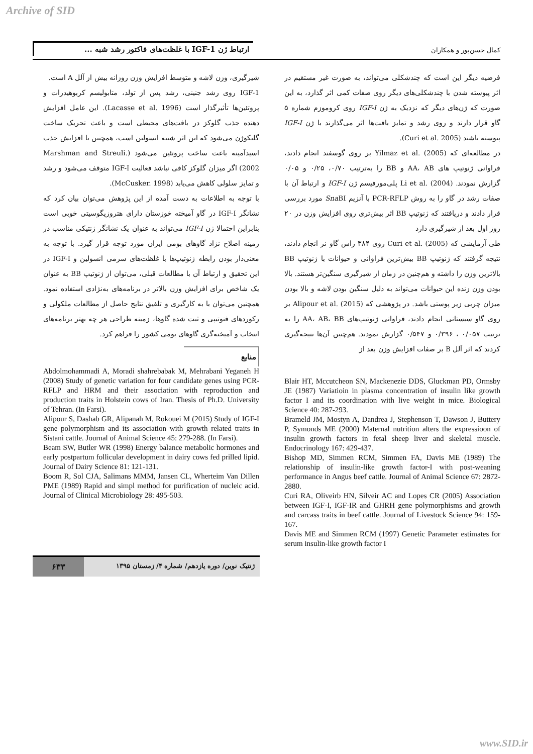Archive of SID
ارتباط ژن IGF-1 با غلظت‌های فاکتور رشد شبه ...
کمال حسن‌پور و همکاران
فرضیه دیگر این است که چندشکلی می‌تواند، به صورت غیر مستقیم در اثر پیوسته شدن با چندشکلی‌های دیگر روی صفات کمی اثر گذارد، به این صورت که ژن‌های دیگر که نزدیک به ژن IGF-I روی کروموزم شماره ۵ گاو قرار دارند و روی رشد و تمایز بافت‌ها اثر می‌گذارند با ژن IGF-I پیوسته باشند (Curi et al. 2005).
در مطالعه‌ای که (2005) .Yilmaz et al بر روی گوسفند انجام دادند، فراوانی ژنوتیپ های AA، AB و BB را به‌ترتیب ۰/۷۰، ۰/۲۵ و ۰/۰۵ گزارش نمودند. (2004) .Li et al پلی‌مورفیسم ژن IGF-I و ارتباط آن با صفات رشد در گاو را به روش PCR-RFLP با آنزیم Sna BI مورد بررسی قرار دادند و دریافتند که ژنوتیپ BB اثر بیش‌تری روی افزایش وزن در ۲۰ روز اول بعد از شیرگیری دارد
طی آزمایشی که (2005) .Curi et al روی ۳۸۴ راس گاو نر انجام دادند، نتیجه گرفتند که ژنوتیپ BB بیش‌ترین فراوانی و حیوانات با ژنوتیپ BB بالاترین وزن را داشته و هم‌چنین در زمان از شیرگیری سنگین‌تر هستند. بالا بودن وزن زنده این حیوانات می‌تواند به دلیل سنگین بودن لاشه و بالا بودن میزان چربی زیر پوستی باشد. در پژوهشی که (2015) .Alipour et al بر روی گاو سیستانی انجام دادند، فراوانی ژنوتیپ‌های AA، AB، BB را به ترتیب ۰/۰۵۷ ، ۰/۳۹۶ و ۰/۵۴۷ گزارش نمودند. هم‌چنین آن‌ها نتیجه‌گیری کردند که اثر آلل B بر صفات افزایش وزن بعد از
شیرگیری، وزن لاشه و متوسط افزایش وزن روزانه بیش از آلل A است.
IGF-1 روی رشد جنینی، رشد پس از تولد، متابولیسم کربوهیدرات و پروتئین‌ها تأثیرگذار است (Lacasse et al. 1996). این عامل افزایش دهنده جذب گلوکز در بافت‌های محیطی است و باعث تحریک ساخت گلیکوژن می‌شود که این اثر شبیه انسولین است، همچنین با افزایش جذب اسیدآمینه باعث ساخت پروتئین می‌شود (Marshman and Streuli. 2002) اگر میزان گلوکز کافی نباشد فعالیت IGF-I متوقف می‌شود و رشد و تمایز سلولی کاهش می‌یابد (McCusker. 1998).
با توجه به اطلاعات به دست آمده از این پژوهش می‌توان بیان کرد که نشانگر IGF-I در گاو آمیخته خوزستان دارای هتروزیگوسیتی خوبی است بنابراین احتمالا ژن IGF-I می‌تواند به عنوان یک نشانگر ژنتیکی مناسب در زمینه اصلاح نژاد گاوهای بومی ایران مورد توجه قرار گیرد. با توجه به معنی‌دار بودن رابطه ژنوتیپ‌ها با غلظت‌های سرمی انسولین و IGF-I در این تحقیق و ارتباط آن با مطالعات قبلی، می‌توان از ژنوتیپ BB به عنوان یک شاخص برای افزایش وزن بالاتر در برنامه‌های به‌نژادی استفاده نمود. همچنین می‌توان با به کارگیری و تلفیق نتایج حاصل از مطالعات ملکولی و رکوردهای فنوتیپی و ثبت شده گاوها، زمینه طراحی هر چه بهتر برنامه‌های انتخاب و آمیخته‌گری گاوهای بومی کشور را فراهم کرد.
منابع
Blair HT, Mccutcheon SN, Mackenezie DDS, Gluckman PD, Ormsby JE (1987) Variatioin in plasma concentration of insulin like growth factor I and its coordination with live weight in mice. Biological Science 40: 287-293.
Brameld JM, Mostyn A, Dandrea J, Stephenson T, Dawson J, Buttery P, Symonds ME (2000) Maternal nutrition alters the expressioon of insulin growth factors in fetal sheep liver and skeletal muscle. Endocrinology 167: 429-437.
Bishop MD, Simmen RCM, Simmen FA, Davis ME (1989) The relationship of insulin-like growth factor-I with post-weaning performance in Angus beef cattle. Journal of Animal Science 67: 2872-2880.
Curi RA, Oliveirb HN, Silveir AC and Lopes CR (2005) Association between IGF-I, IGF-IR and GHRH gene polymorphisms and growth and carcass traits in beef cattle. Journal of Livestock Science 94: 159-167.
Davis ME and Simmen RCM (1997) Genetic Parameter estimates for serum insulin-like growth factor I
Abdolmohammadi A, Moradi shahrebabak M, Mehrabani Yeganeh H (2008) Study of genetic variation for four candidate genes using PCR-RFLP and HRM and their association with reproduction and production traits in Holstein cows of Iran. Thesis of Ph.D. University of Tehran. (In Farsi).
Alipour S, Dashab GR, Alipanah M, Rokouei M (2015) Study of IGF-I gene polymorphism and its association with growth related traits in Sistani cattle. Journal of Animal Science 45: 279-288. (In Farsi).
Beam SW, Butler WR (1998) Energy balance metabolic hormones and early postpartum follicular development in dairy cows fed prilled lipid. Journal of Dairy Science 81: 121-131.
Boom R, Sol CJA, Salimans MMM, Jansen CL, Wherteim Van Dillen PME (1989) Rapid and simpl method for purification of nucleic acid. Journal of Clinical Microbiology 28: 495-503.
ژنتیک نوین/ دوره یازدهم/ شماره ۴/ زمستان ۱۳۹۵
۶۳۳
www.SID.ir